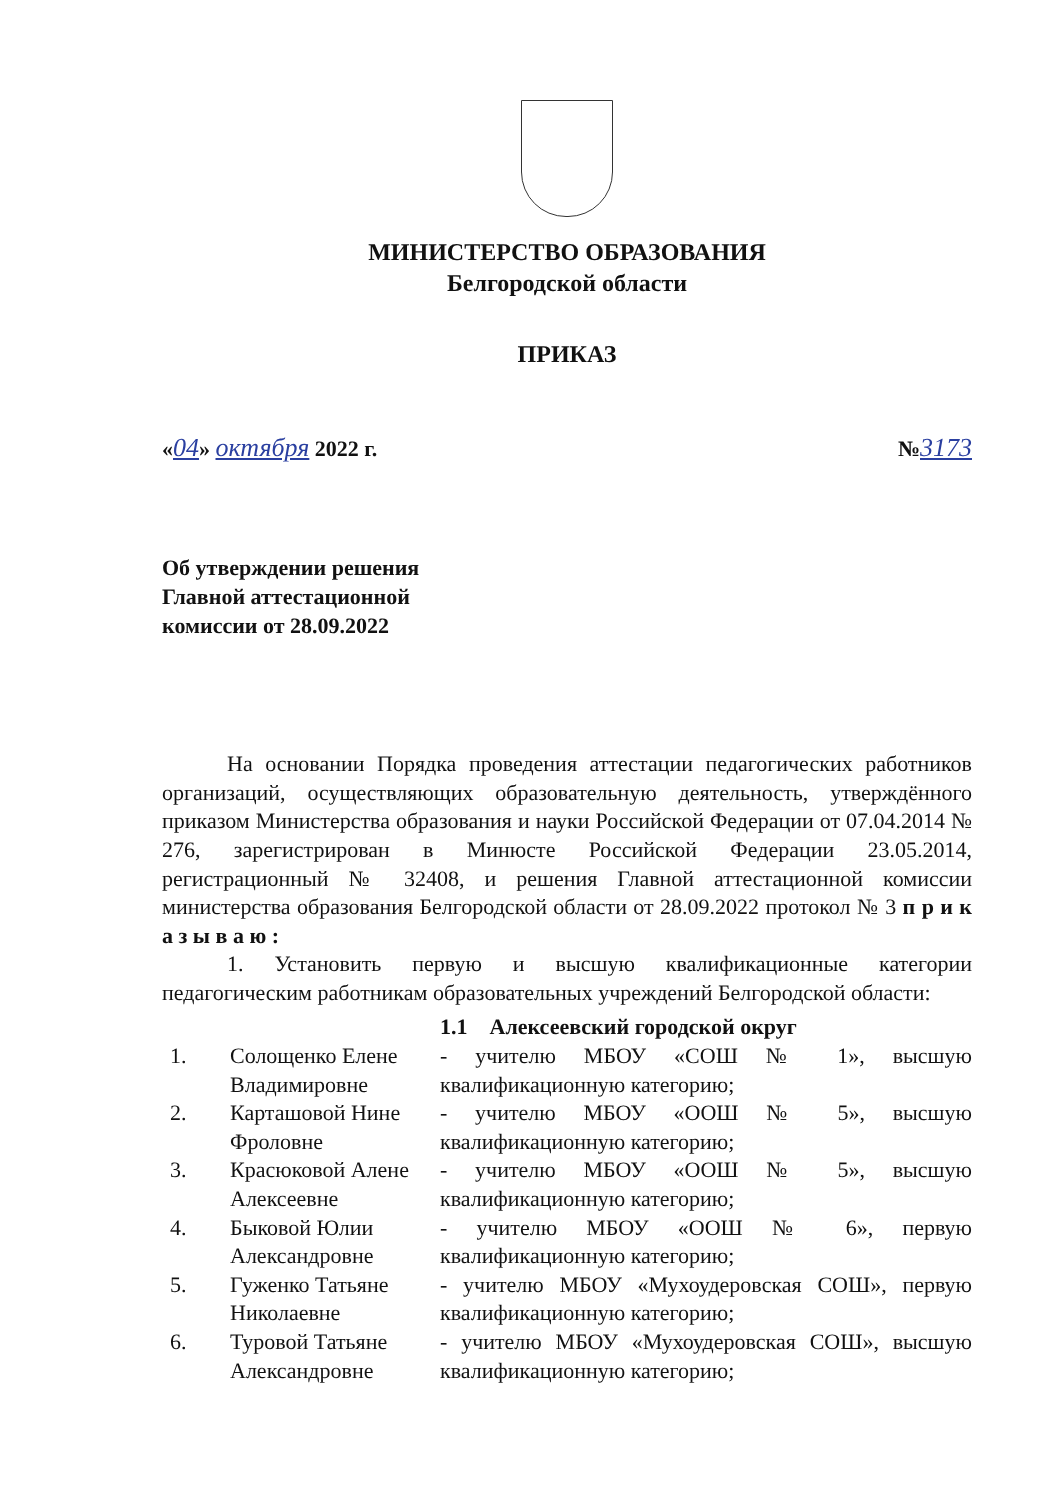МИНИСТЕРСТВО ОБРАЗОВАНИЯ
Белгородской области
ПРИКАЗ
«04» октября 2022 г. №3173
Об утверждении решения
Главной аттестационной
комиссии от 28.09.2022
На основании Порядка проведения аттестации педагогических работников организаций, осуществляющих образовательную деятельность, утверждённого приказом Министерства образования и науки Российской Федерации от 07.04.2014 № 276, зарегистрирован в Минюсте Российской Федерации 23.05.2014, регистрационный № 32408, и решения Главной аттестационной комиссии министерства образования Белгородской области от 28.09.2022 протокол № 3 п р и к а з ы в а ю :
1. Установить первую и высшую квалификационные категории педагогическим работникам образовательных учреждений Белгородской области:
| | | 1.1 Алексеевский городской округ |
| 1. | Солощенко Елене Владимировне | - учителю МБОУ «СОШ № 1», высшую квалификационную категорию; |
| 2. | Карташовой Нине Фроловне | - учителю МБОУ «ООШ № 5», высшую квалификационную категорию; |
| 3. | Красюковой Алене Алексеевне | - учителю МБОУ «ООШ № 5», высшую квалификационную категорию; |
| 4. | Быковой Юлии Александровне | - учителю МБОУ «ООШ № 6», первую квалификационную категорию; |
| 5. | Гуженко Татьяне Николаевне | - учителю МБОУ «Мухоудеровская СОШ», первую квалификационную категорию; |
| 6. | Туровой Татьяне Александровне | - учителю МБОУ «Мухоудеровская СОШ», высшую квалификационную категорию; |